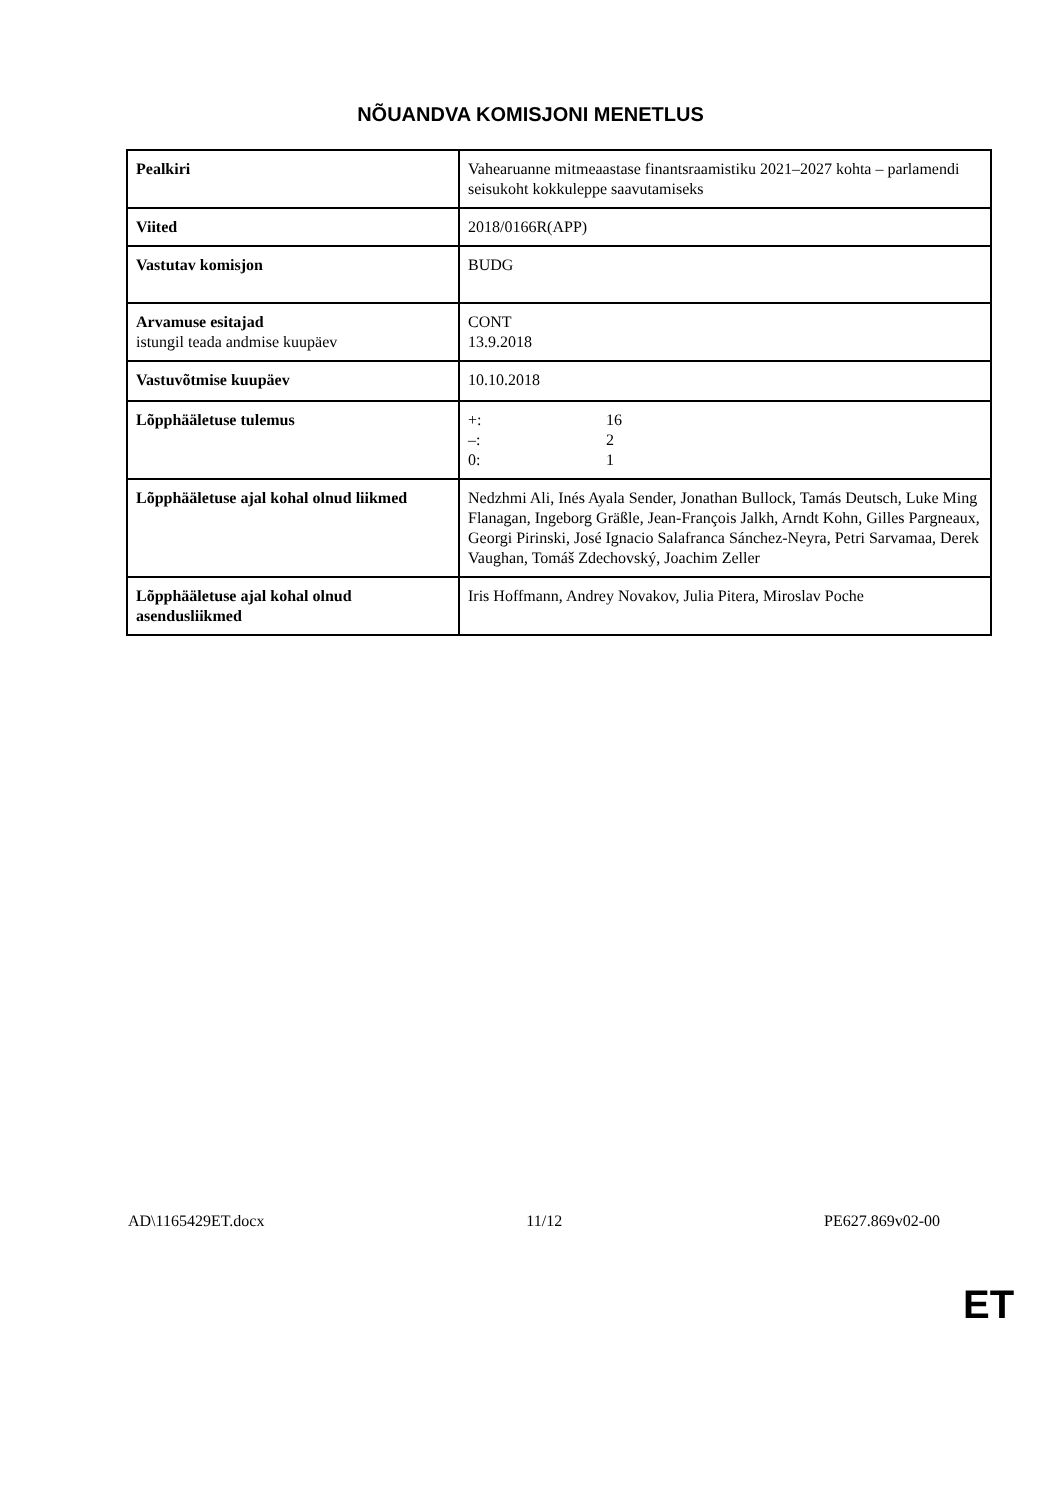NÕUANDVA KOMISJONI MENETLUS
| Pealkiri | Vahearuanne mitmeaastase finantsraamistiku 2021–2027 kohta – parlamendi seisukoht kokkuleppe saavutamiseks |
| Viited | 2018/0166R(APP) |
| Vastutav komisjon | BUDG |
| Arvamuse esitajad istungil teada andmise kuupäev | CONT 13.9.2018 |
| Vastuvõtmise kuupäev | 10.10.2018 |
| Lõpphääletuse tulemus | +: 16 –: 2 0: 1 |
| Lõpphääletuse ajal kohal olnud liikmed | Nedzhmi Ali, Inés Ayala Sender, Jonathan Bullock, Tamás Deutsch, Luke Ming Flanagan, Ingeborg Gräßle, Jean-François Jalkh, Arndt Kohn, Gilles Pargneaux, Georgi Pirinski, José Ignacio Salafranca Sánchez-Neyra, Petri Sarvamaa, Derek Vaughan, Tomáš Zdechovský, Joachim Zeller |
| Lõpphääletuse ajal kohal olnud asendusliikmed | Iris Hoffmann, Andrey Novakov, Julia Pitera, Miroslav Poche |
AD\1165429ET.docx 11/12 PE627.869v02-00
ET